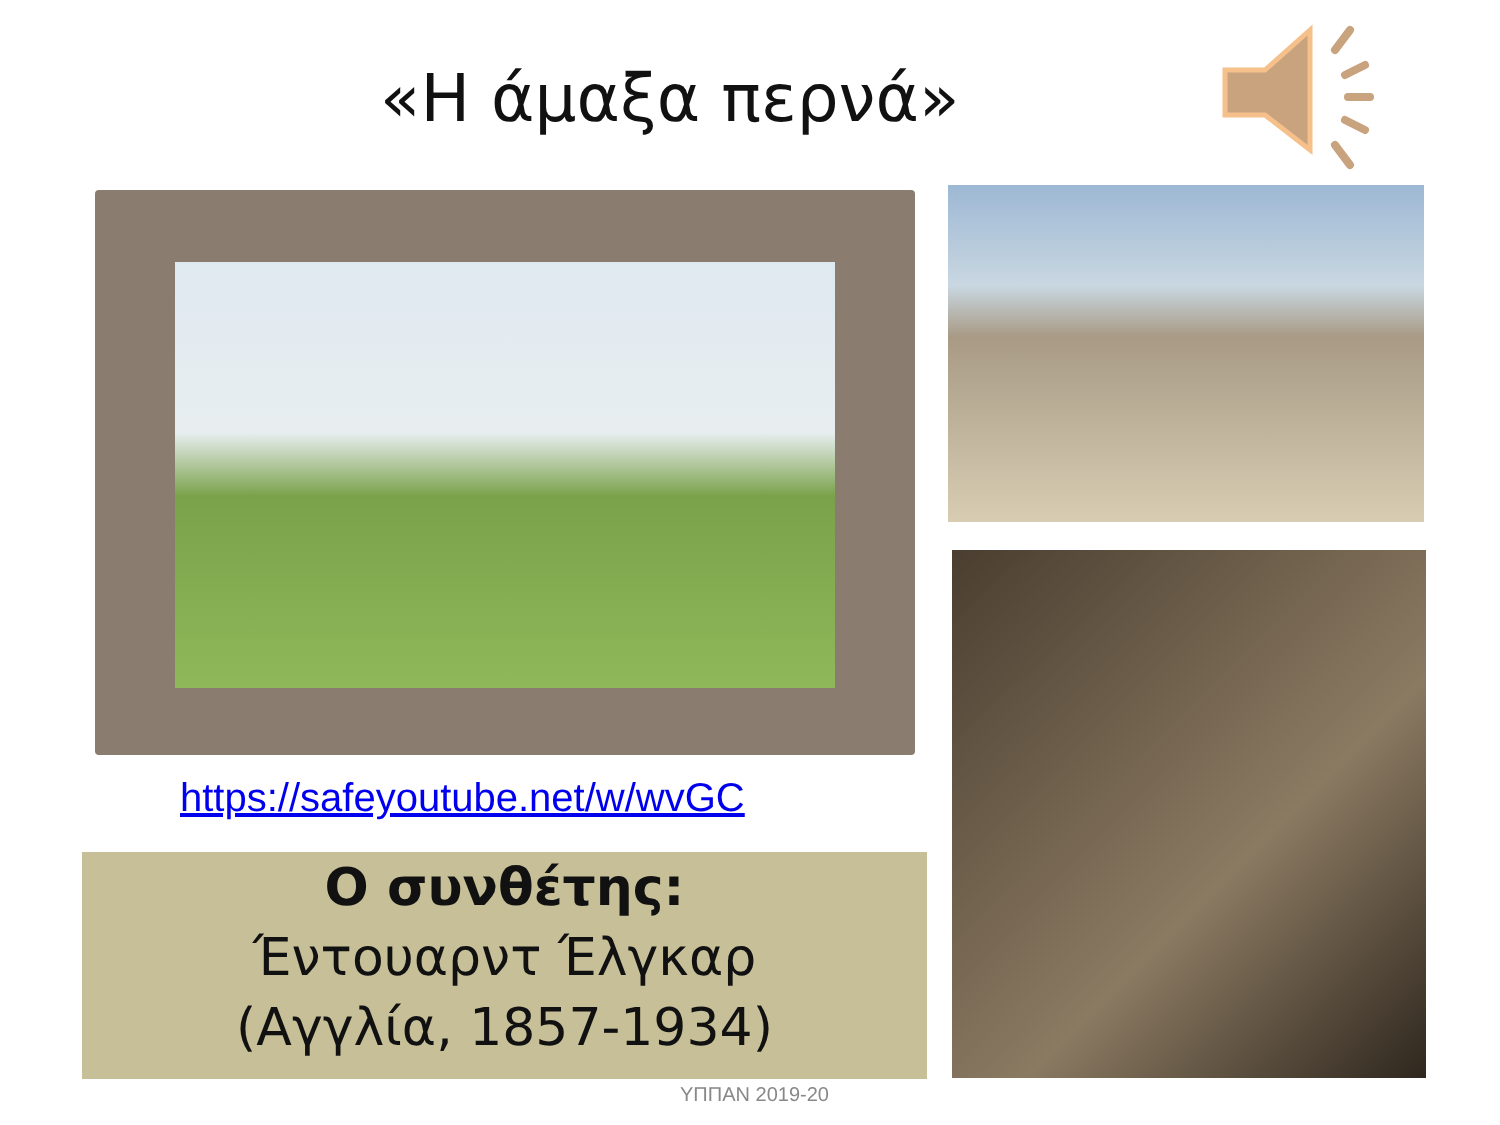«Η άμαξα περνά»
https://safeyoutube.net/w/wvGC
Ο συνθέτης:
Έντουαρντ Έλγκαρ
(Αγγλία, 1857-1934)
ΥΠΠΑΝ 2019-20